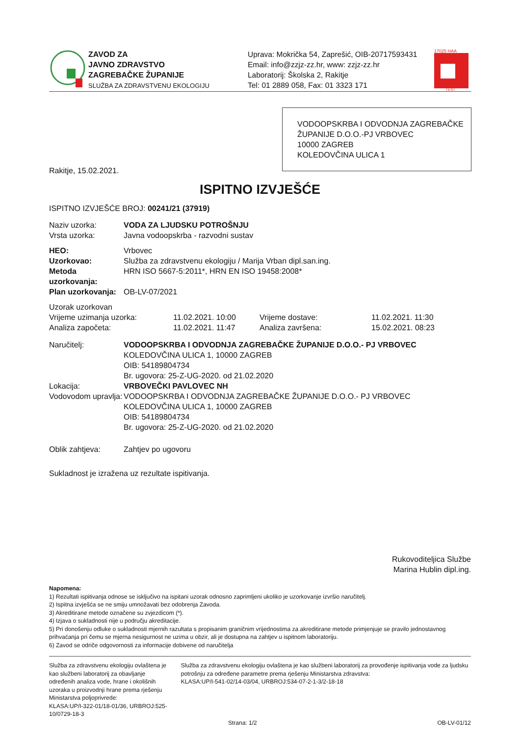ZAVOD ZA
JAVNO ZDRAVSTVO
ZAGREBAČKE ŽUPANIJE
SLUŽBA ZA ZDRAVSTVENU EKOLOGIJU
Uprava: Mokrička 54, Zaprešić, OIB-20717593431
Email: info@zzjz-zz.hr, www: zzjz-zz.hr
Laboratorij: Školska 2, Rakitje
Tel: 01 2889 058, Fax: 01 3323 171
17025 HAA
TEST
VODOOPSKRBA I ODVODNJA ZAGREBAČKE ŽUPANIJE D.O.O.-PJ VRBOVEC
10000 ZAGREB
KOLEDOVČINA ULICA 1
Rakitje, 15.02.2021.
ISPITNO IZVJEŠĆE
ISPITNO IZVJEŠĆE BROJ: 00241/21 (37919)
Naziv uzorka: VODA ZA LJUDSKU POTROŠNJU
Vrsta uzorka:
Javna vodoopskrba - razvodni sustav
HEO:
Vrbovec
Uzorkovao:
Služba za zdravstvenu ekologiju / Marija Vrban dipl.san.ing.
Metoda uzorkovanja:
HRN ISO 5667-5:2011*, HRN EN ISO 19458:2008*
Plan uzorkovanja:
OB-LV-07/2021
| Uzorak uzorkovan | | | |
| Vrijeme uzimanja uzorka: | 11.02.2021. 10:00 | Vrijeme dostave: | 11.02.2021. 11:30 |
| Analiza započeta: | 11.02.2021. 11:47 | Analiza završena: | 15.02.2021. 08:23 |
Naručitelj: VODOOPSKRBA I ODVODNJA ZAGREBAČKE ŽUPANIJE D.O.O.- PJ VRBOVEC
KOLEDOVČINA ULICA 1, 10000 ZAGREB
OIB: 54189804734
Br. ugovora: 25-Z-UG-2020. od 21.02.2020
Lokacija: VRBOVEČKI PAVLOVEC NH
Vodovodom upravlja:
VODOOPSKRBA I ODVODNJA ZAGREBAČKE ŽUPANIJE D.O.O.- PJ VRBOVEC
KOLEDOVČINA ULICA 1, 10000 ZAGREB
OIB: 54189804734
Br. ugovora: 25-Z-UG-2020. od 21.02.2020
Oblik zahtjeva:
Zahtjev po ugovoru
Sukladnost je izražena uz rezultate ispitivanja.
Rukovoditeljica Službe
Marina Hublin dipl.ing.
Napomena:
1) Rezultati ispitivanja odnose se isključivo na ispitani uzorak odnosno zaprimljeni ukoliko je uzorkovanje izvršio naručitelj.
2) Ispitna izvješća se ne smiju umnožavati bez odobrenja Zavoda.
3) Akreditirane metode označene su zvjezdicom (*).
4) Izjava o sukladnosti nije u području akreditacije.
5) Pri donošenju odluke o sukladnosti mjernih razultata s propisanim graničnim vrijednostima za akreditirane metode primjenjuje se pravilo jednostavnog prihvaćanja pri čemu se mjerna nesigurnost ne uzima u obzir, ali je dostupna na zahtjev u ispitnom laboratoriju.
6) Zavod se odriče odgovornosti za informacije dobivene od naručitelja
Služba za zdravstvenu ekologiju ovlaštena je kao službeni laboratorij za obavljanje određenih analiza vode, hrane i okolišnih uzoraka u proizvodnji hrane prema rješenju Ministarstva poljoprivrede:
KLASA:UP/I-322-01/18-01/36, URBROJ:525-10/0729-18-3
Služba za zdravstvenu ekologiju ovlaštena je kao službeni laboratorij za provođenje ispitivanja vode za ljudsku potrošnju za određene parametre prema rješenju Ministarstva zdravstva:
KLASA:UP/I-541-02/14-03/04, URBROJ:534-07-2-1-3/2-18-18
Strana: 1/2 OB-LV-01/12